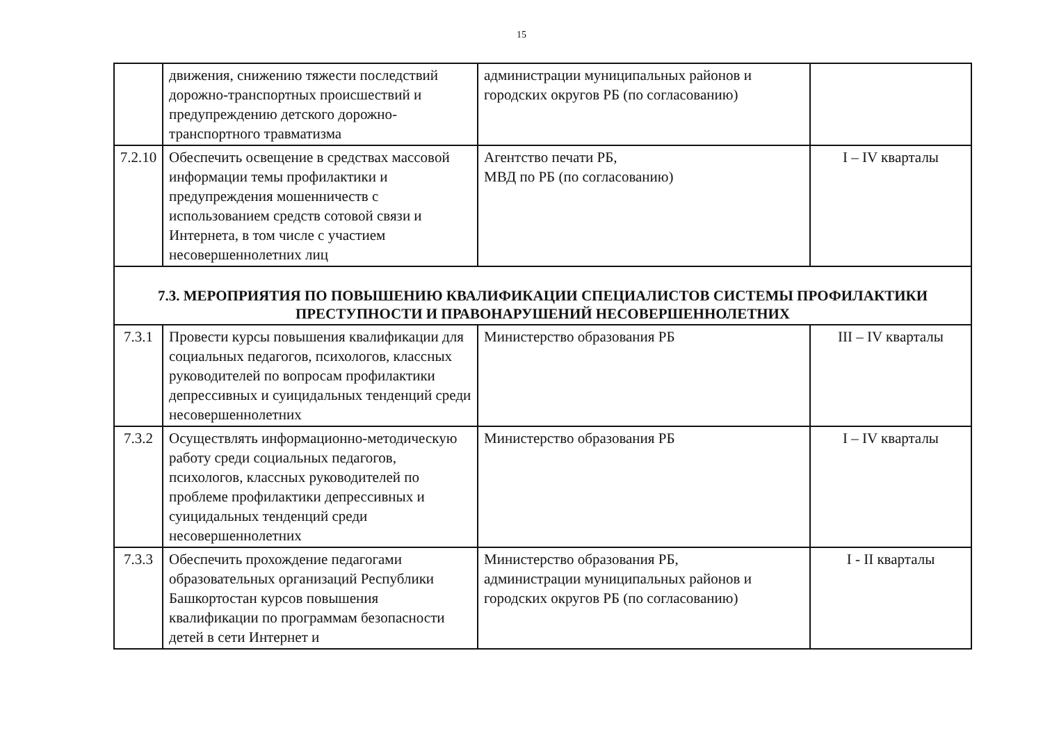15
| | движения, снижению тяжести последствий дорожно-транспортных происшествий и предупреждению детского дорожно-транспортного травматизма | администрации муниципальных районов и городских округов РБ (по согласованию) | |
| 7.2.10 | Обеспечить освещение в средствах массовой информации темы профилактики и предупреждения мошенничеств с использованием средств сотовой связи и Интернета, в том числе с участием несовершеннолетних лиц | Агентство печати РБ, МВД по РБ (по согласованию) | I – IV кварталы |
| 7.3. МЕРОПРИЯТИЯ ПО ПОВЫШЕНИЮ КВАЛИФИКАЦИИ СПЕЦИАЛИСТОВ СИСТЕМЫ ПРОФИЛАКТИКИ ПРЕСТУПНОСТИ И ПРАВОНАРУШЕНИЙ НЕСОВЕРШЕННОЛЕТНИХ | | | |
| 7.3.1 | Провести курсы повышения квалификации для социальных педагогов, психологов, классных руководителей по вопросам профилактики депрессивных и суицидальных тенденций среди несовершеннолетних | Министерство образования РБ | III – IV кварталы |
| 7.3.2 | Осуществлять информационно-методическую работу среди социальных педагогов, психологов, классных руководителей по проблеме профилактики депрессивных и суицидальных тенденций среди несовершеннолетних | Министерство образования РБ | I – IV кварталы |
| 7.3.3 | Обеспечить прохождение педагогами образовательных организаций Республики Башкортостан курсов повышения квалификации по программам безопасности детей в сети Интернет и | Министерство образования РБ, администрации муниципальных районов и городских округов РБ (по согласованию) | I - II кварталы |